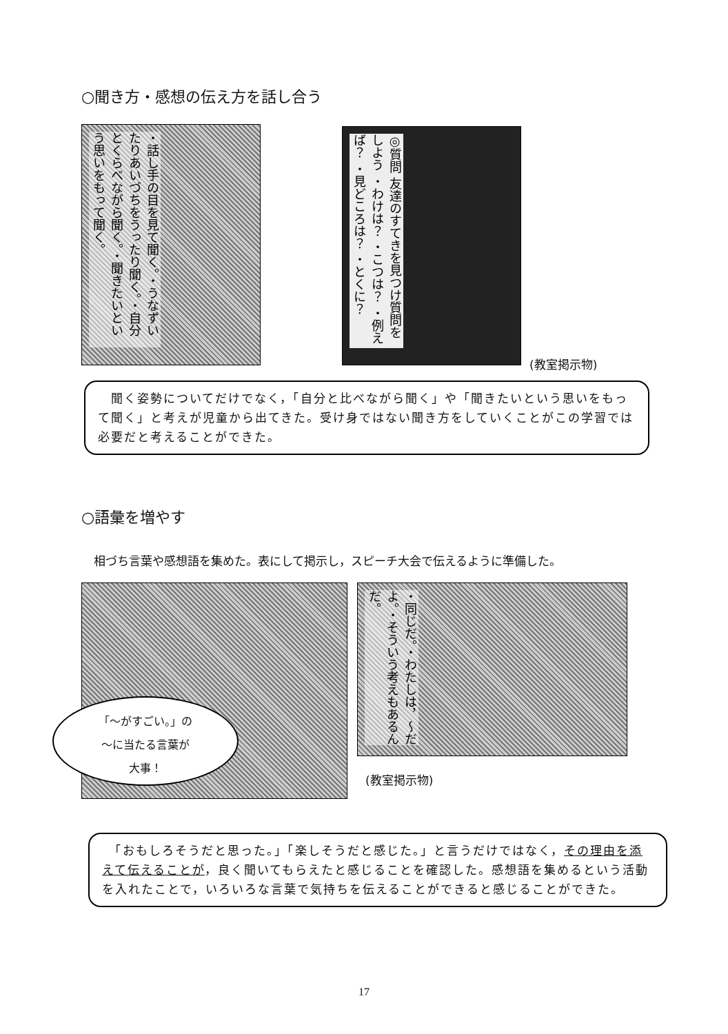○聞き方・感想の伝え方を話し合う
・話し手の目を見て聞く。・うなずいたりあいづちをうったり聞く。・自分とくらべながら聞く。・聞きたいという思いをもって聞く。
◎質問 友達のすてきを見つけ質問をしよう ・わけは？ ・こつは？ ・例えば？ ・見どころは？ ・とくに？
(教室掲示物)
　聞く姿勢についてだけでなく，「自分と比べながら聞く」や「聞きたいという思いをもって聞く」と考えが児童から出てきた。受け身ではない聞き方をしていくことがこの学習では必要だと考えることができた。
○語彙を増やす
相づち言葉や感想語を集めた。表にして掲示し，スピーチ大会で伝えるように準備した。
「～がすごい。」の
～に当たる言葉が
大事！
・同じだ。・わたしは，～だよ。・そういう考えもあるんだ。
(教室掲示物)
　「おもしろそうだと思った。」「楽しそうだと感じた。」と言うだけではなく，その理由を添えて伝えることが，良く聞いてもらえたと感じることを確認した。感想語を集めるという活動を入れたことで，いろいろな言葉で気持ちを伝えることができると感じることができた。
17